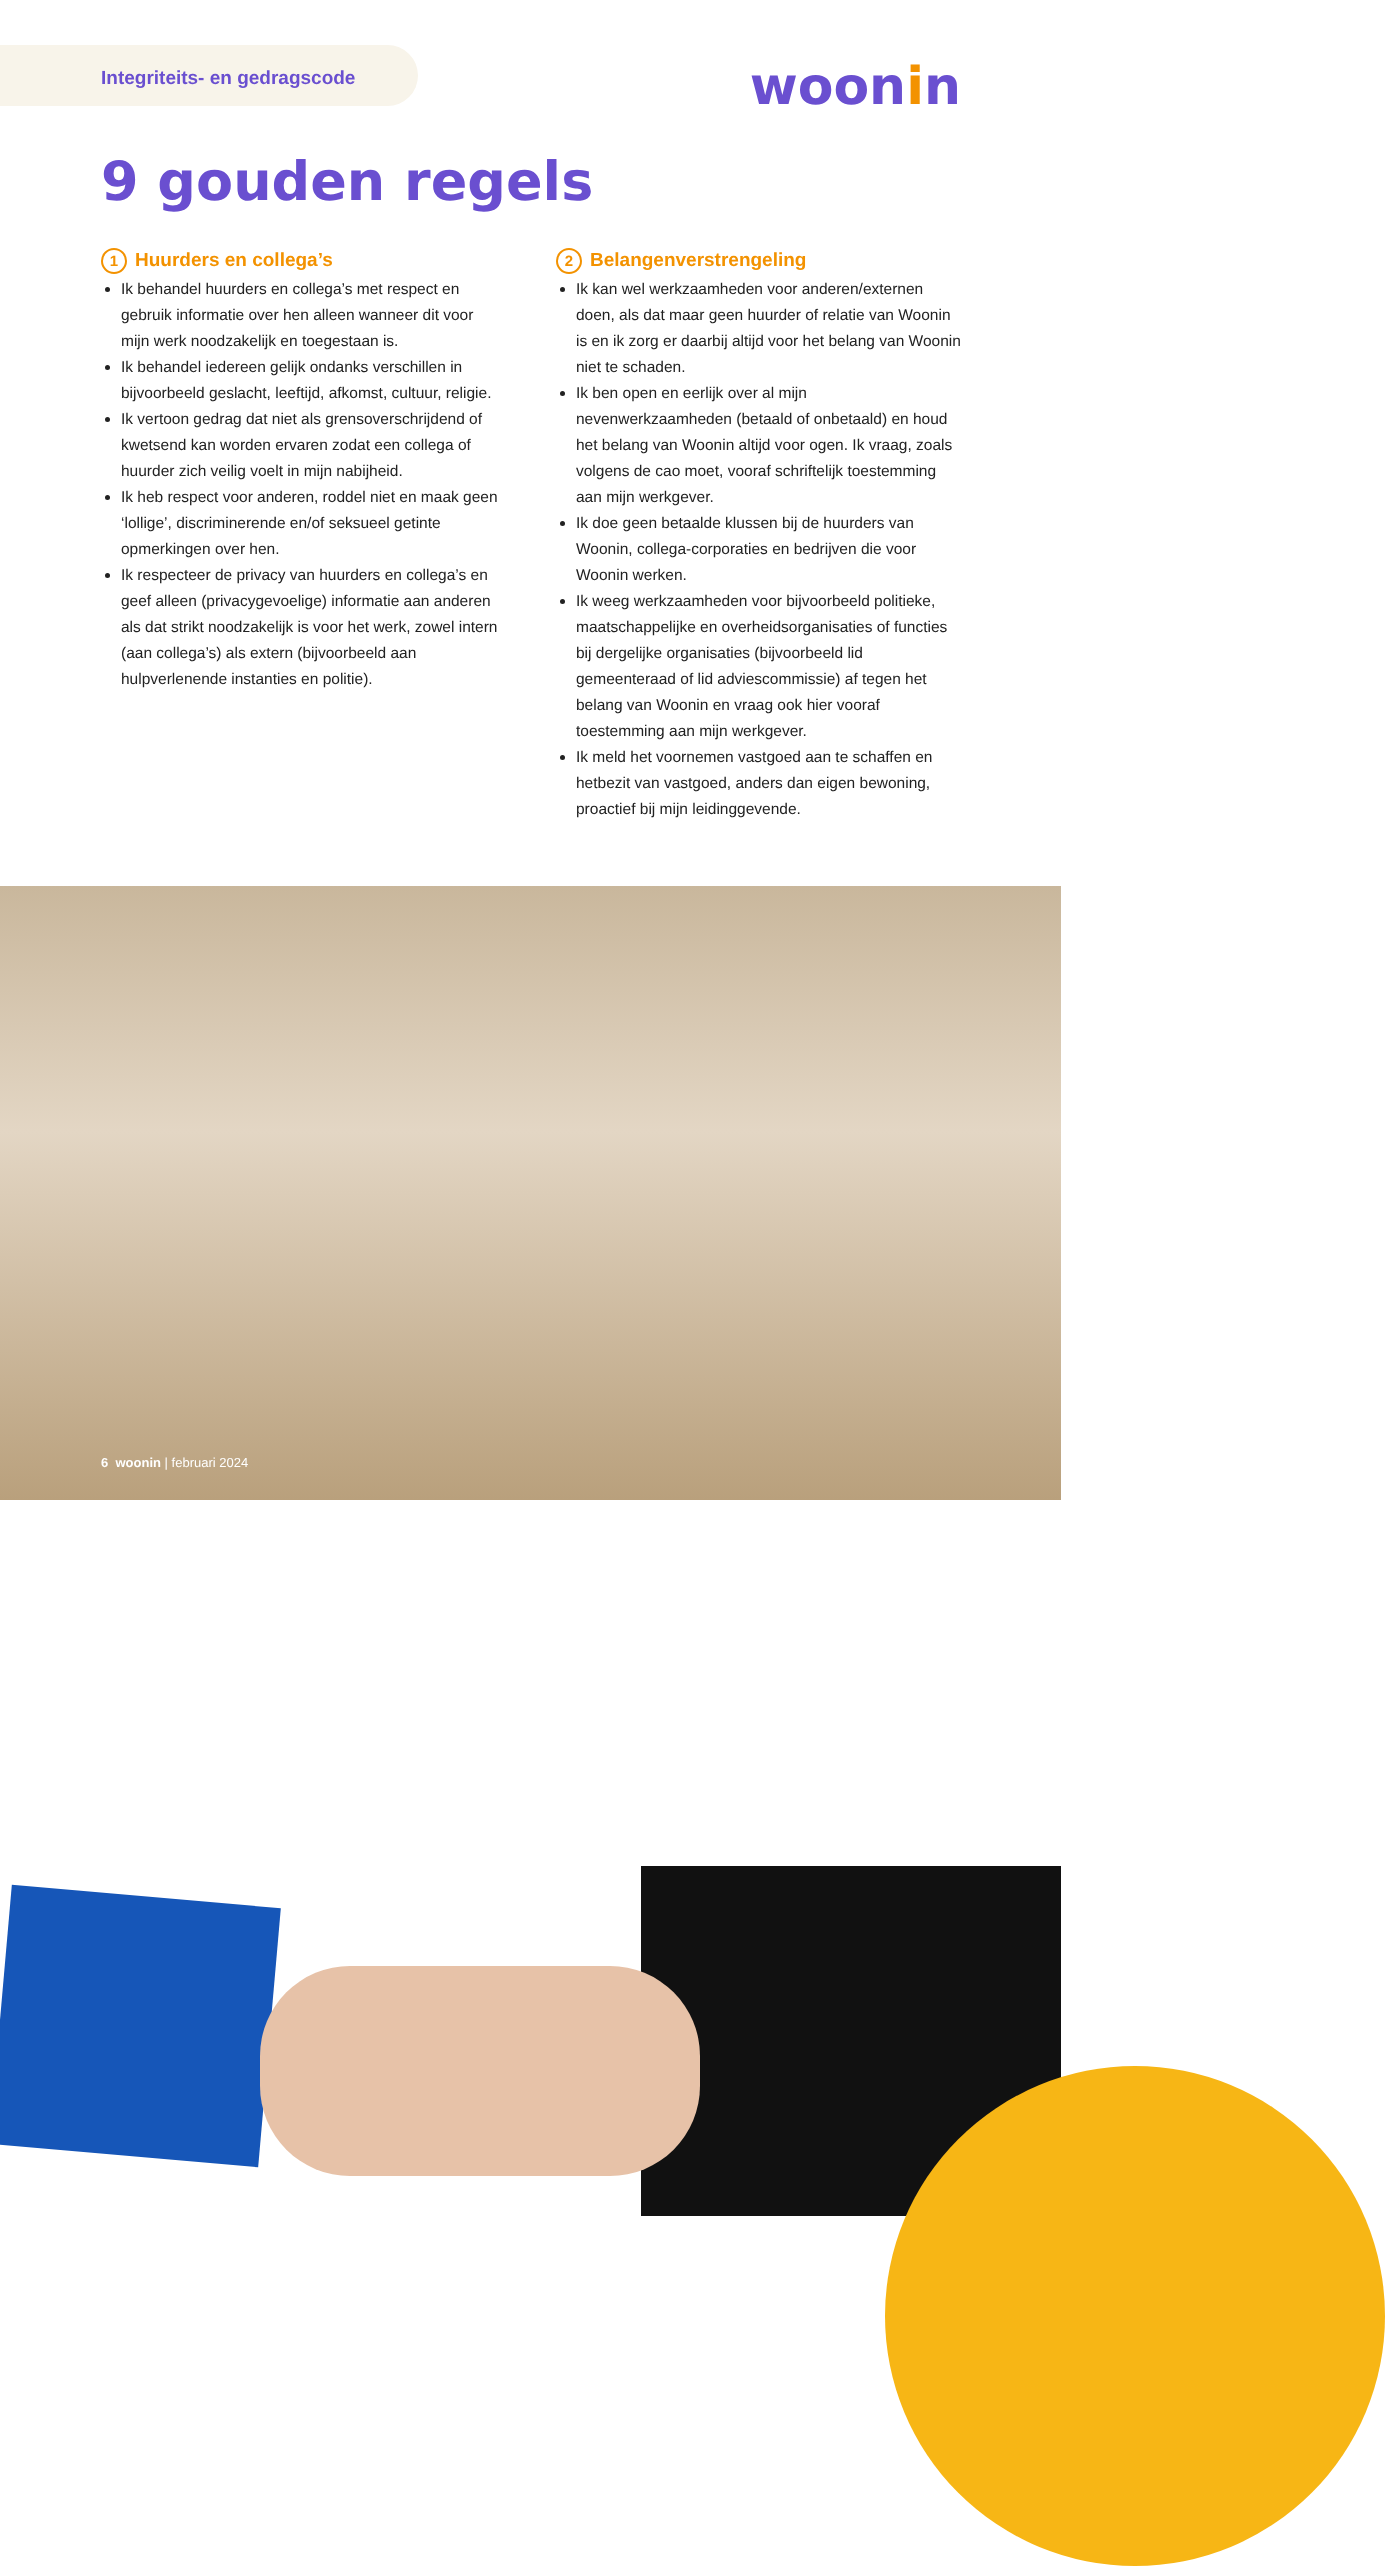Integriteits- en gedragscode
woonin
9 gouden regels
1 Huurders en collega’s
Ik behandel huurders en collega’s met respect en gebruik informatie over hen alleen wanneer dit voor mijn werk noodzakelijk en toegestaan is.
Ik behandel iedereen gelijk ondanks verschillen in bijvoorbeeld geslacht, leeftijd, afkomst, cultuur, religie.
Ik vertoon gedrag dat niet als grensoverschrijdend of kwetsend kan worden ervaren zodat een collega of huurder zich veilig voelt in mijn nabijheid.
Ik heb respect voor anderen, roddel niet en maak geen ‘lollige’, discriminerende en/of seksueel getinte opmerkingen over hen.
Ik respecteer de privacy van huurders en collega’s en geef alleen (privacygevoelige) informatie aan anderen als dat strikt noodzakelijk is voor het werk, zowel intern (aan collega’s) als extern (bijvoorbeeld aan hulpverlenende instanties en politie).
2 Belangenverstrengeling
Ik kan wel werkzaamheden voor anderen/externen doen, als dat maar geen huurder of relatie van Woonin is en ik zorg er daarbij altijd voor het belang van Woonin niet te schaden.
Ik ben open en eerlijk over al mijn nevenwerkzaamheden (betaald of onbetaald) en houd het belang van Woonin altijd voor ogen. Ik vraag, zoals volgens de cao moet, vooraf schriftelijk toestemming aan mijn werkgever.
Ik doe geen betaalde klussen bij de huurders van Woonin, collega-corporaties en bedrijven die voor Woonin werken.
Ik weeg werkzaamheden voor bijvoorbeeld politieke, maatschappelijke en overheidsorganisaties of functies bij dergelijke organisaties (bijvoorbeeld lid gemeenteraad of lid adviescommissie) af tegen het belang van Woonin en vraag ook hier vooraf toestemming aan mijn werkgever.
Ik meld het voornemen vastgoed aan te schaffen en hetbezit van vastgoed, anders dan eigen bewoning, proactief bij mijn leidinggevende.
6 woonin | februari 2024